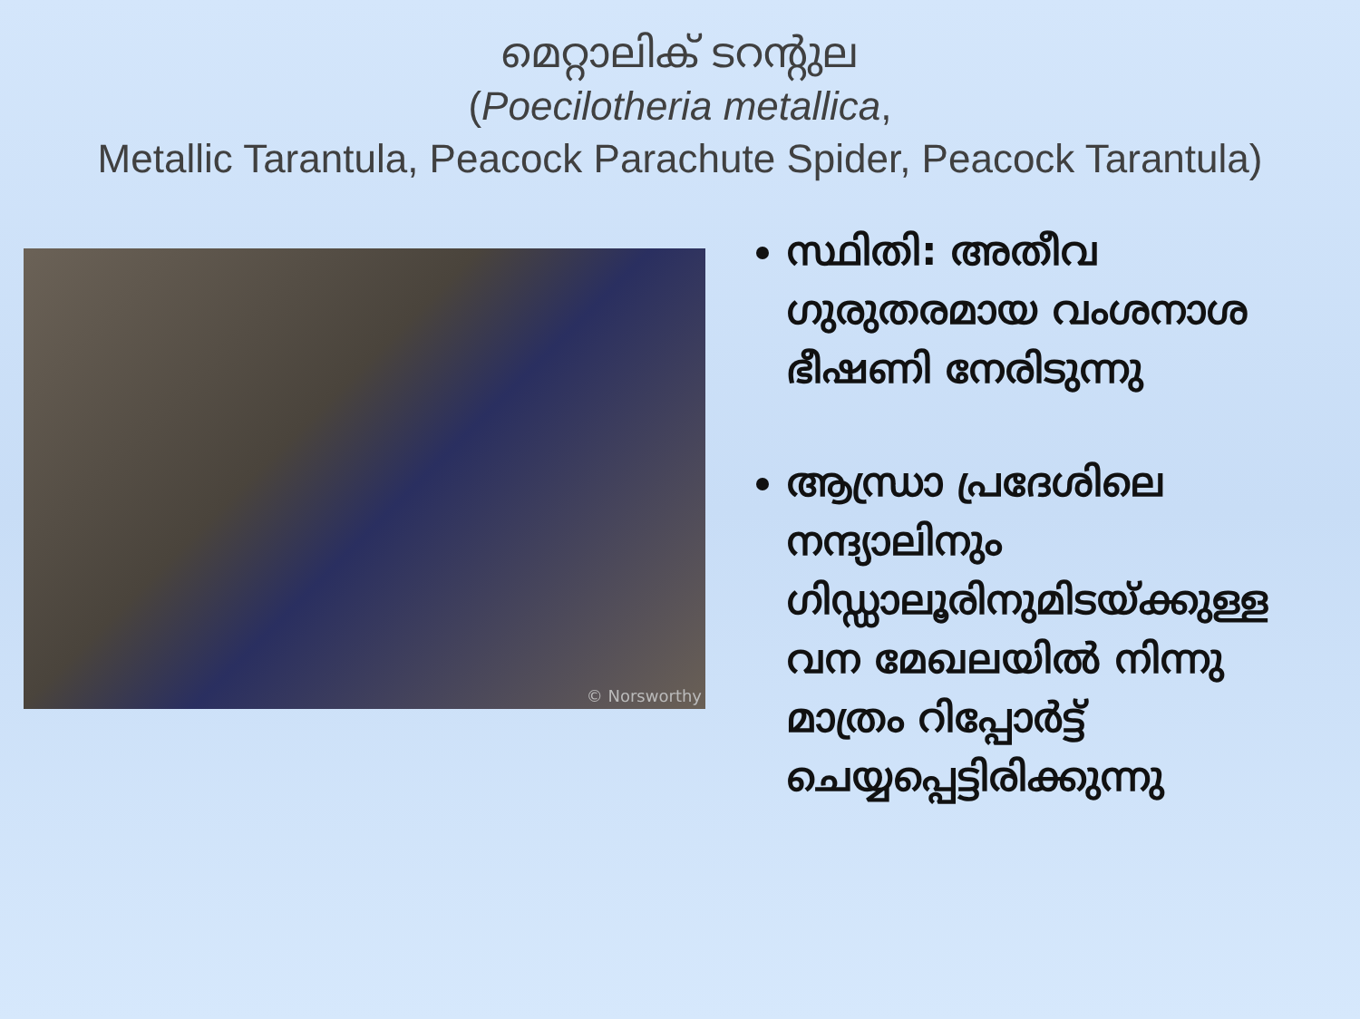മെറ്റാലിക് ടറന്റുല
(Poecilotheria metallica,
Metallic Tarantula, Peacock Parachute Spider, Peacock Tarantula)
© Norsworthy
സ്ഥിതി: അതീവ ഗുരുതരമായ വംശനാശ ഭീഷണി നേരിടുന്നു
ആന്ധ്രാ പ്രദേശിലെ നന്ദ്യാലിനും ഗിഡ്ഡാലൂരിനുമിടയ്ക്കുള്ള വന മേഖലയിൽ നിന്നു മാത്രം റിപ്പോർട്ട് ചെയ്യപ്പെട്ടിരിക്കുന്നു